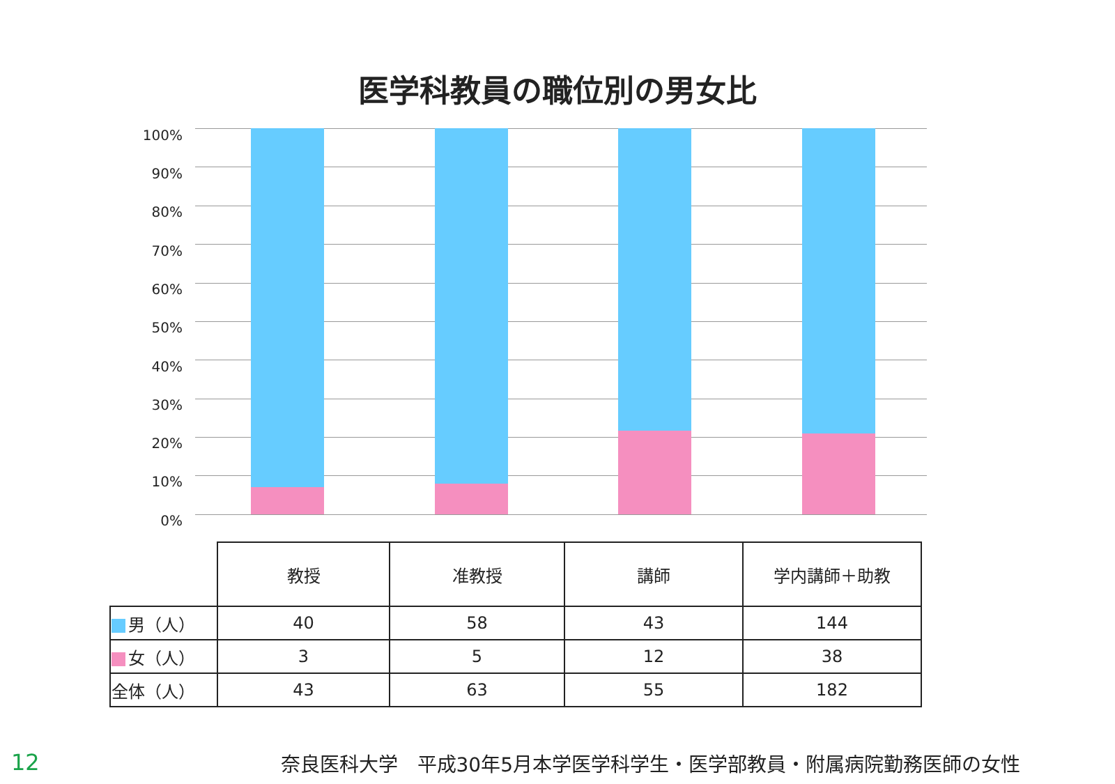医学科教員の職位別の男女比
100%
90%
80%
70%
60%
50%
40%
30%
20%
10%
0%
| | 教授 | 准教授 | 講師 | 学内講師＋助教 |
| --- | --- | --- | --- | --- |
| 男（人） | 40 | 58 | 43 | 144 |
| 女（人） | 3 | 5 | 12 | 38 |
| 全体（人） | 43 | 63 | 55 | 182 |
12 奈良医科大学　平成30年5月本学医学科学生・医学部教員・附属病院勤務医師の女性